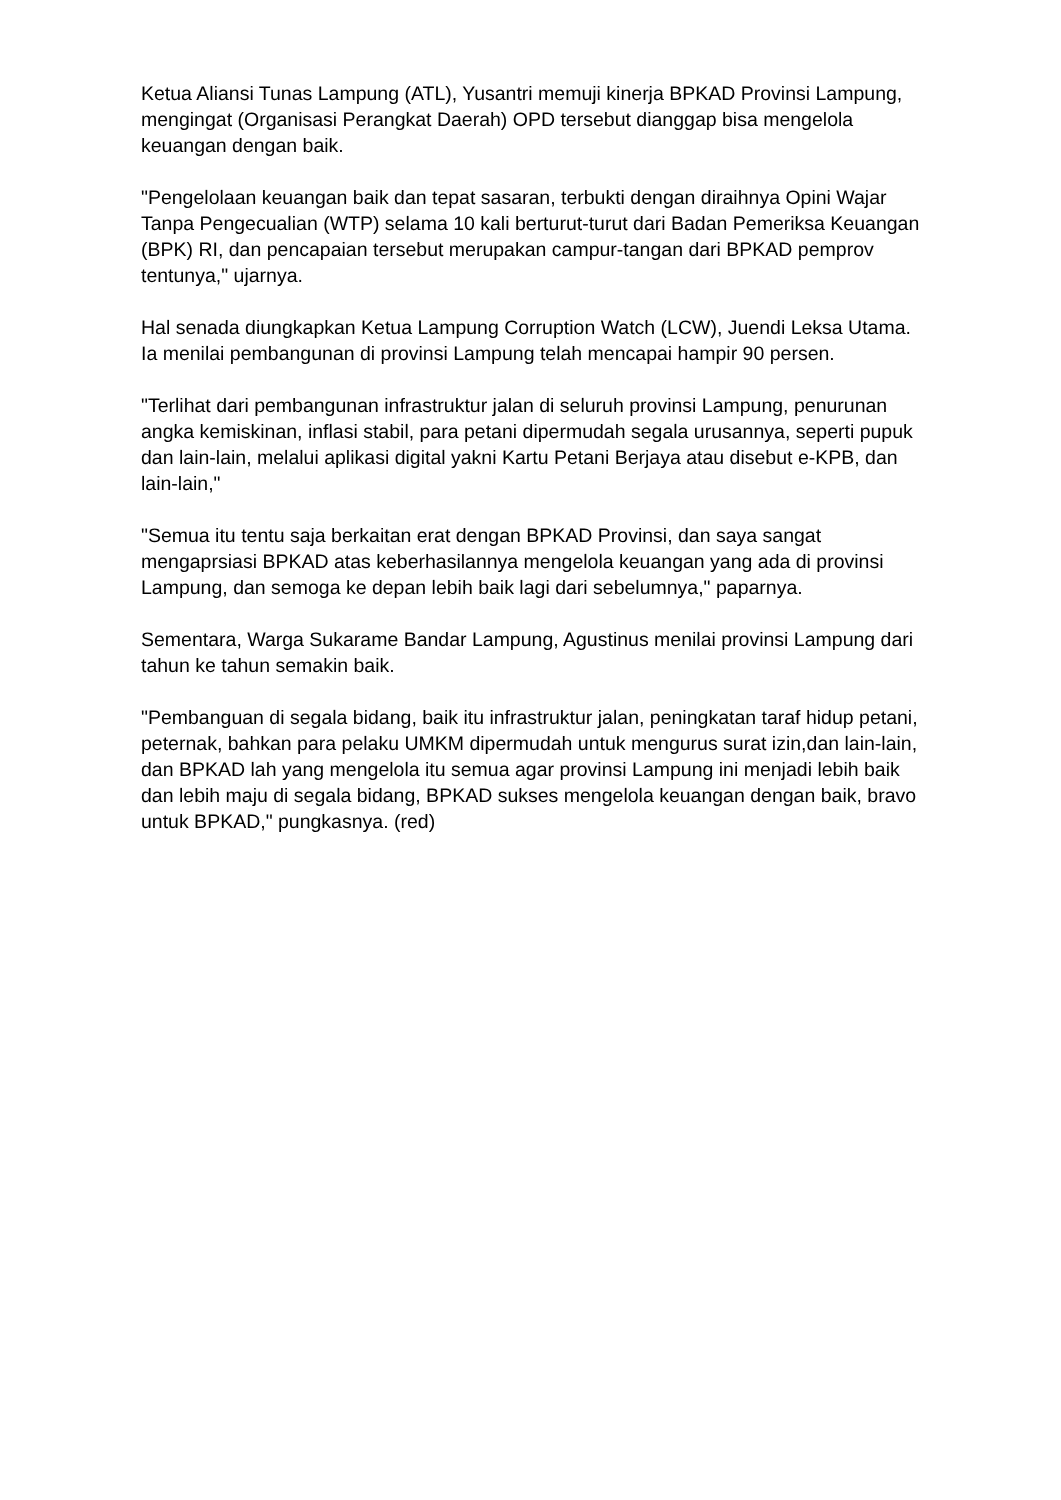Ketua Aliansi Tunas Lampung (ATL), Yusantri memuji kinerja BPKAD Provinsi Lampung, mengingat (Organisasi Perangkat Daerah) OPD tersebut dianggap bisa mengelola keuangan dengan baik.
"Pengelolaan keuangan baik dan tepat sasaran, terbukti dengan diraihnya Opini Wajar Tanpa Pengecualian (WTP) selama 10 kali berturut-turut dari Badan Pemeriksa Keuangan (BPK) RI, dan pencapaian tersebut merupakan campur-tangan dari BPKAD pemprov tentunya," ujarnya.
Hal senada diungkapkan Ketua Lampung Corruption Watch (LCW), Juendi Leksa Utama. Ia menilai pembangunan di provinsi Lampung telah mencapai hampir 90 persen.
"Terlihat dari pembangunan infrastruktur jalan di seluruh provinsi Lampung, penurunan angka kemiskinan, inflasi stabil, para petani dipermudah segala urusannya, seperti pupuk dan lain-lain, melalui aplikasi digital yakni Kartu Petani Berjaya atau disebut e-KPB, dan lain-lain,"
"Semua itu tentu saja berkaitan erat dengan BPKAD Provinsi, dan saya sangat mengaprsiasi BPKAD atas keberhasilannya mengelola keuangan yang ada di provinsi Lampung, dan semoga ke depan lebih baik lagi dari sebelumnya," paparnya.
Sementara, Warga Sukarame Bandar Lampung, Agustinus menilai provinsi Lampung dari tahun ke tahun semakin baik.
"Pembanguan di segala bidang, baik itu infrastruktur jalan, peningkatan taraf hidup petani, peternak, bahkan para pelaku UMKM dipermudah untuk mengurus surat izin,dan lain-lain, dan BPKAD lah yang mengelola itu semua agar provinsi Lampung ini menjadi lebih baik dan lebih maju di segala bidang, BPKAD sukses mengelola keuangan dengan baik, bravo untuk BPKAD," pungkasnya. (red)